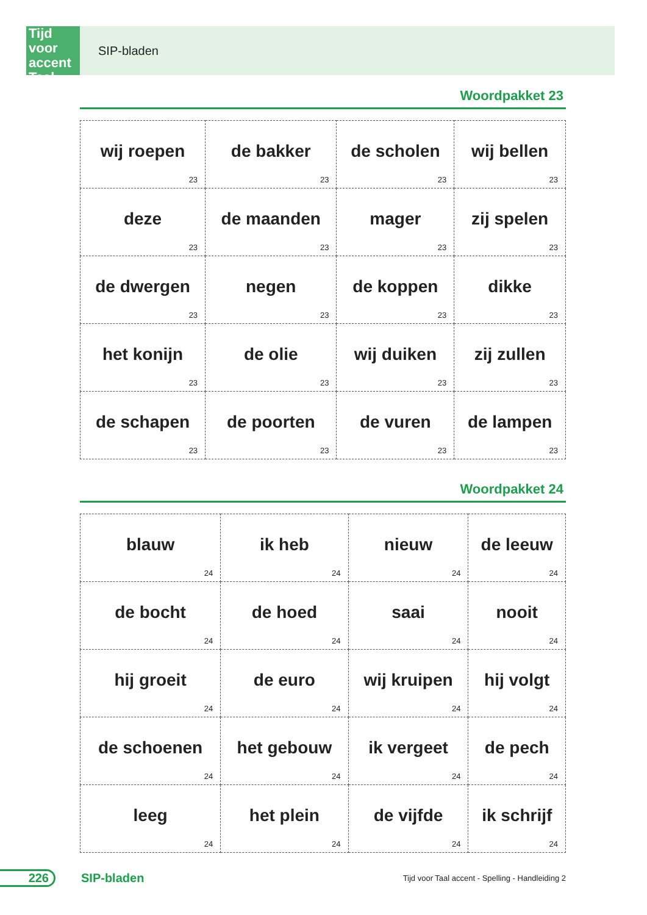Tijd
voor accent
Taal
SIP-bladen
Woordpakket 23
| wij roepen 23 | de bakker 23 | de scholen 23 | wij bellen 23 |
| deze 23 | de maanden 23 | mager 23 | zij spelen 23 |
| de dwergen 23 | negen 23 | de koppen 23 | dikke 23 |
| het konijn 23 | de olie 23 | wij duiken 23 | zij zullen 23 |
| de schapen 23 | de poorten 23 | de vuren 23 | de lampen 23 |
Woordpakket 24
| blauw 24 | ik heb 24 | nieuw 24 | de leeuw 24 |
| de bocht 24 | de hoed 24 | saai 24 | nooit 24 |
| hij groeit 24 | de euro 24 | wij kruipen 24 | hij volgt 24 |
| de schoenen 24 | het gebouw 24 | ik vergeet 24 | de pech 24 |
| leeg 24 | het plein 24 | de vijfde 24 | ik schrijf 24 |
226 SIP-bladen
Tijd voor Taal accent - Spelling - Handleiding 2